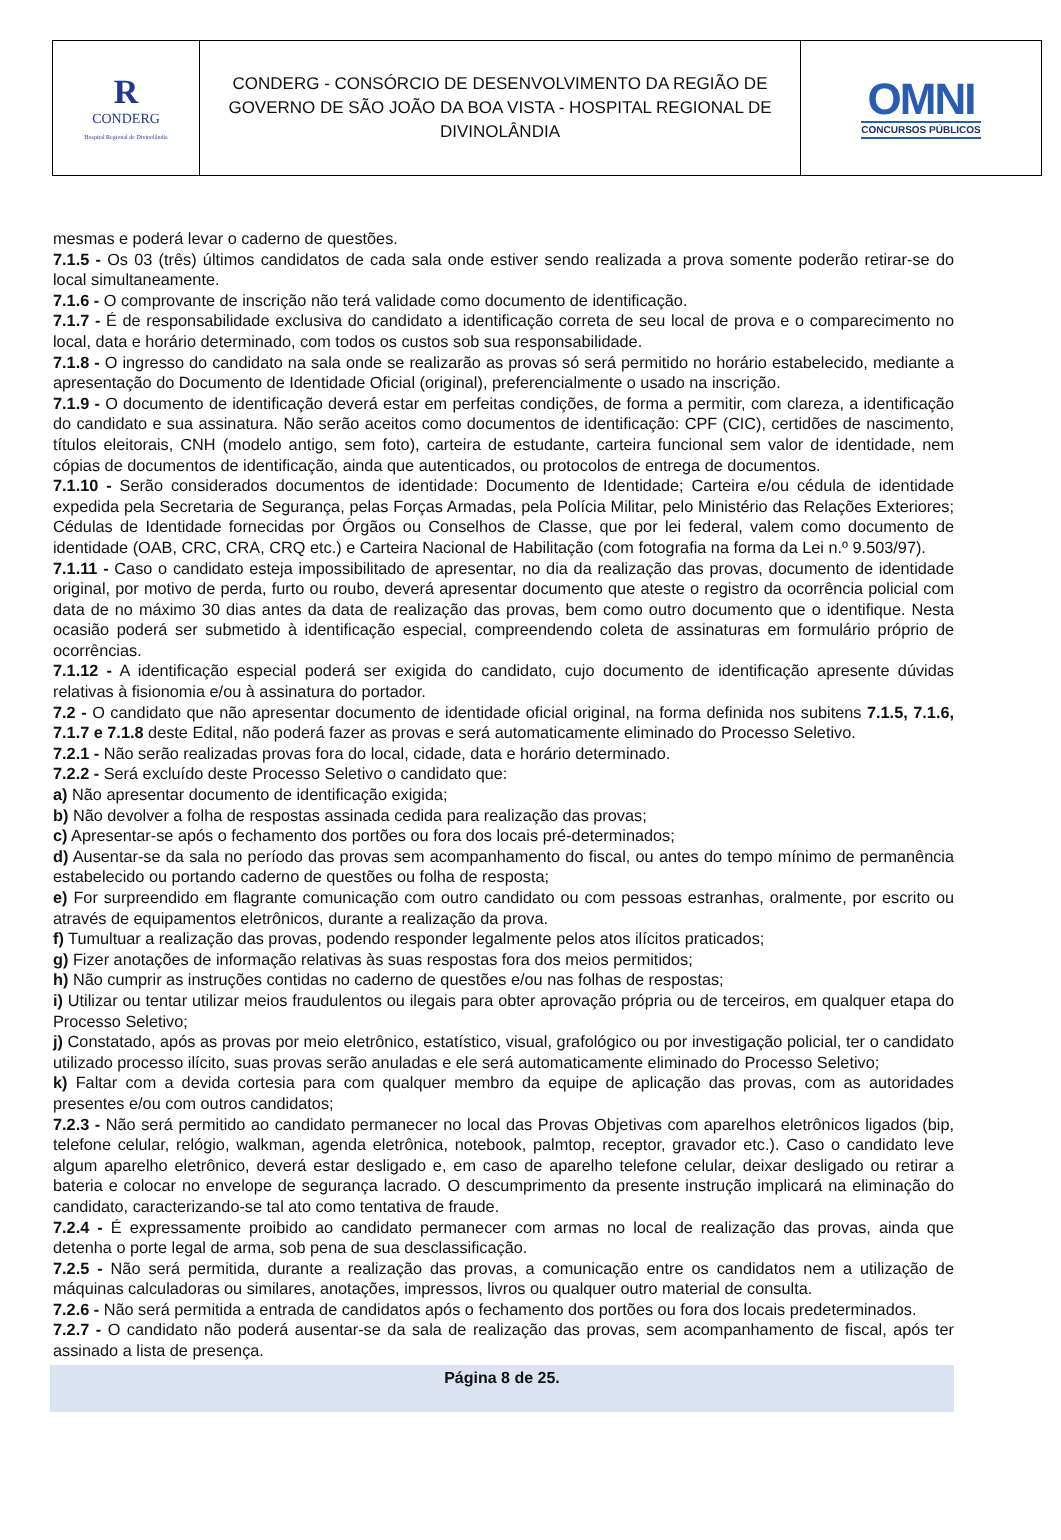| R CONDERG Hospital Regional de Divinolândia | CONDERG - CONSÓRCIO DE DESENVOLVIMENTO DA REGIÃO DE GOVERNO DE SÃO JOÃO DA BOA VISTA - HOSPITAL REGIONAL DE DIVINOLÂNDIA | OMNI CONCURSOS PÚBLICOS |
mesmas e poderá levar o caderno de questões.
7.1.5 - Os 03 (três) últimos candidatos de cada sala onde estiver sendo realizada a prova somente poderão retirar-se do local simultaneamente.
7.1.6 - O comprovante de inscrição não terá validade como documento de identificação.
7.1.7 - É de responsabilidade exclusiva do candidato a identificação correta de seu local de prova e o comparecimento no local, data e horário determinado, com todos os custos sob sua responsabilidade.
7.1.8 - O ingresso do candidato na sala onde se realizarão as provas só será permitido no horário estabelecido, mediante a apresentação do Documento de Identidade Oficial (original), preferencialmente o usado na inscrição.
7.1.9 - O documento de identificação deverá estar em perfeitas condições, de forma a permitir, com clareza, a identificação do candidato e sua assinatura. Não serão aceitos como documentos de identificação: CPF (CIC), certidões de nascimento, títulos eleitorais, CNH (modelo antigo, sem foto), carteira de estudante, carteira funcional sem valor de identidade, nem cópias de documentos de identificação, ainda que autenticados, ou protocolos de entrega de documentos.
7.1.10 - Serão considerados documentos de identidade: Documento de Identidade; Carteira e/ou cédula de identidade expedida pela Secretaria de Segurança, pelas Forças Armadas, pela Polícia Militar, pelo Ministério das Relações Exteriores; Cédulas de Identidade fornecidas por Órgãos ou Conselhos de Classe, que por lei federal, valem como documento de identidade (OAB, CRC, CRA, CRQ etc.) e Carteira Nacional de Habilitação (com fotografia na forma da Lei n.º 9.503/97).
7.1.11 - Caso o candidato esteja impossibilitado de apresentar, no dia da realização das provas, documento de identidade original, por motivo de perda, furto ou roubo, deverá apresentar documento que ateste o registro da ocorrência policial com data de no máximo 30 dias antes da data de realização das provas, bem como outro documento que o identifique. Nesta ocasião poderá ser submetido à identificação especial, compreendendo coleta de assinaturas em formulário próprio de ocorrências.
7.1.12 - A identificação especial poderá ser exigida do candidato, cujo documento de identificação apresente dúvidas relativas à fisionomia e/ou à assinatura do portador.
7.2 - O candidato que não apresentar documento de identidade oficial original, na forma definida nos subitens 7.1.5, 7.1.6, 7.1.7 e 7.1.8 deste Edital, não poderá fazer as provas e será automaticamente eliminado do Processo Seletivo.
7.2.1 - Não serão realizadas provas fora do local, cidade, data e horário determinado.
7.2.2 - Será excluído deste Processo Seletivo o candidato que:
a) Não apresentar documento de identificação exigida;
b) Não devolver a folha de respostas assinada cedida para realização das provas;
c) Apresentar-se após o fechamento dos portões ou fora dos locais pré-determinados;
d) Ausentar-se da sala no período das provas sem acompanhamento do fiscal, ou antes do tempo mínimo de permanência estabelecido ou portando caderno de questões ou folha de resposta;
e) For surpreendido em flagrante comunicação com outro candidato ou com pessoas estranhas, oralmente, por escrito ou através de equipamentos eletrônicos, durante a realização da prova.
f) Tumultuar a realização das provas, podendo responder legalmente pelos atos ilícitos praticados;
g) Fizer anotações de informação relativas às suas respostas fora dos meios permitidos;
h) Não cumprir as instruções contidas no caderno de questões e/ou nas folhas de respostas;
i) Utilizar ou tentar utilizar meios fraudulentos ou ilegais para obter aprovação própria ou de terceiros, em qualquer etapa do Processo Seletivo;
j) Constatado, após as provas por meio eletrônico, estatístico, visual, grafológico ou por investigação policial, ter o candidato utilizado processo ilícito, suas provas serão anuladas e ele será automaticamente eliminado do Processo Seletivo;
k) Faltar com a devida cortesia para com qualquer membro da equipe de aplicação das provas, com as autoridades presentes e/ou com outros candidatos;
7.2.3 - Não será permitido ao candidato permanecer no local das Provas Objetivas com aparelhos eletrônicos ligados (bip, telefone celular, relógio, walkman, agenda eletrônica, notebook, palmtop, receptor, gravador etc.). Caso o candidato leve algum aparelho eletrônico, deverá estar desligado e, em caso de aparelho telefone celular, deixar desligado ou retirar a bateria e colocar no envelope de segurança lacrado. O descumprimento da presente instrução implicará na eliminação do candidato, caracterizando-se tal ato como tentativa de fraude.
7.2.4 - É expressamente proibido ao candidato permanecer com armas no local de realização das provas, ainda que detenha o porte legal de arma, sob pena de sua desclassificação.
7.2.5 - Não será permitida, durante a realização das provas, a comunicação entre os candidatos nem a utilização de máquinas calculadoras ou similares, anotações, impressos, livros ou qualquer outro material de consulta.
7.2.6 - Não será permitida a entrada de candidatos após o fechamento dos portões ou fora dos locais predeterminados.
7.2.7 - O candidato não poderá ausentar-se da sala de realização das provas, sem acompanhamento de fiscal, após ter assinado a lista de presença.
Página 8 de 25.